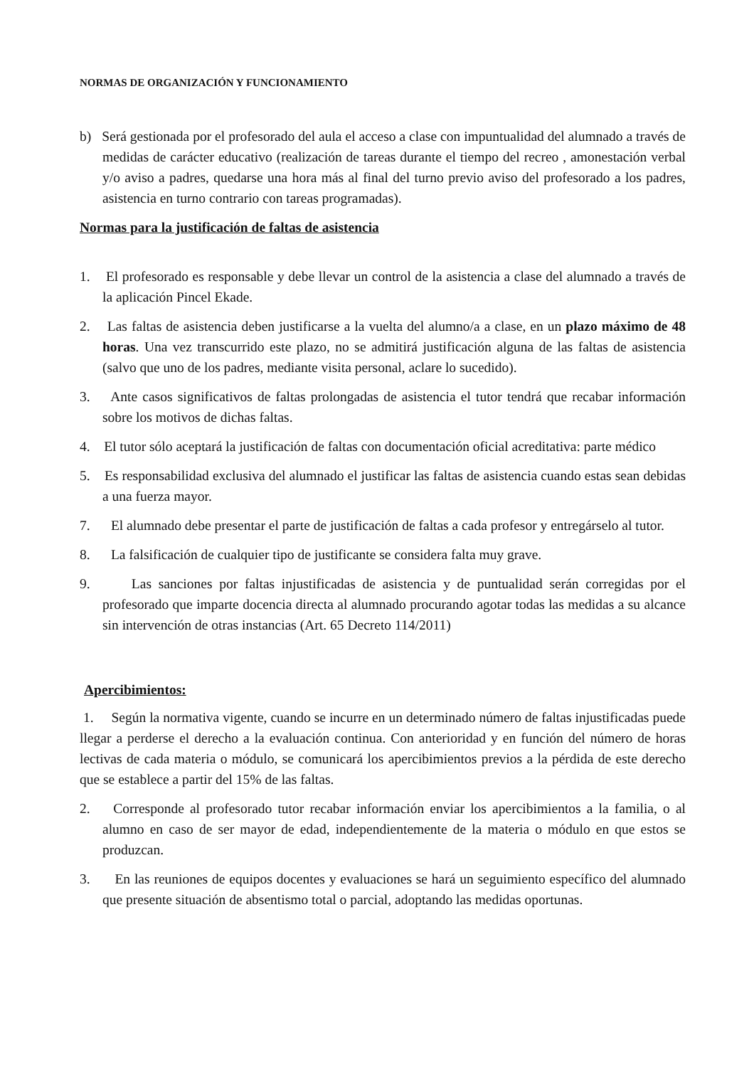NORMAS DE ORGANIZACIÓN Y FUNCIONAMIENTO
b) Será gestionada por el profesorado del aula el acceso a clase con impuntualidad del alumnado a través de medidas de carácter educativo (realización de tareas durante el tiempo del recreo , amonestación verbal y/o aviso a padres, quedarse una hora más al final del turno previo aviso del profesorado a los padres, asistencia en turno contrario con tareas programadas).
Normas para la justificación de faltas de asistencia
1. El profesorado es responsable y debe llevar un control de la asistencia a clase del alumnado a través de la aplicación Pincel Ekade.
2. Las faltas de asistencia deben justificarse a la vuelta del alumno/a a clase, en un plazo máximo de 48 horas. Una vez transcurrido este plazo, no se admitirá justificación alguna de las faltas de asistencia (salvo que uno de los padres, mediante visita personal, aclare lo sucedido).
3. Ante casos significativos de faltas prolongadas de asistencia el tutor tendrá que recabar información sobre los motivos de dichas faltas.
4. El tutor sólo aceptará la justificación de faltas con documentación oficial acreditativa: parte médico
5. Es responsabilidad exclusiva del alumnado el justificar las faltas de asistencia cuando estas sean debidas a una fuerza mayor.
7. El alumnado debe presentar el parte de justificación de faltas a cada profesor y entregárselo al tutor.
8. La falsificación de cualquier tipo de justificante se considera falta muy grave.
9. Las sanciones por faltas injustificadas de asistencia y de puntualidad serán corregidas por el profesorado que imparte docencia directa al alumnado procurando agotar todas las medidas a su alcance sin intervención de otras instancias (Art. 65 Decreto 114/2011)
Apercibimientos:
1. Según la normativa vigente, cuando se incurre en un determinado número de faltas injustificadas puede llegar a perderse el derecho a la evaluación continua. Con anterioridad y en función del número de horas lectivas de cada materia o módulo, se comunicará los apercibimientos previos a la pérdida de este derecho que se establece a partir del 15% de las faltas.
2. Corresponde al profesorado tutor recabar información enviar los apercibimientos a la familia, o al alumno en caso de ser mayor de edad, independientemente de la materia o módulo en que estos se produzcan.
3. En las reuniones de equipos docentes y evaluaciones se hará un seguimiento específico del alumnado que presente situación de absentismo total o parcial, adoptando las medidas oportunas.